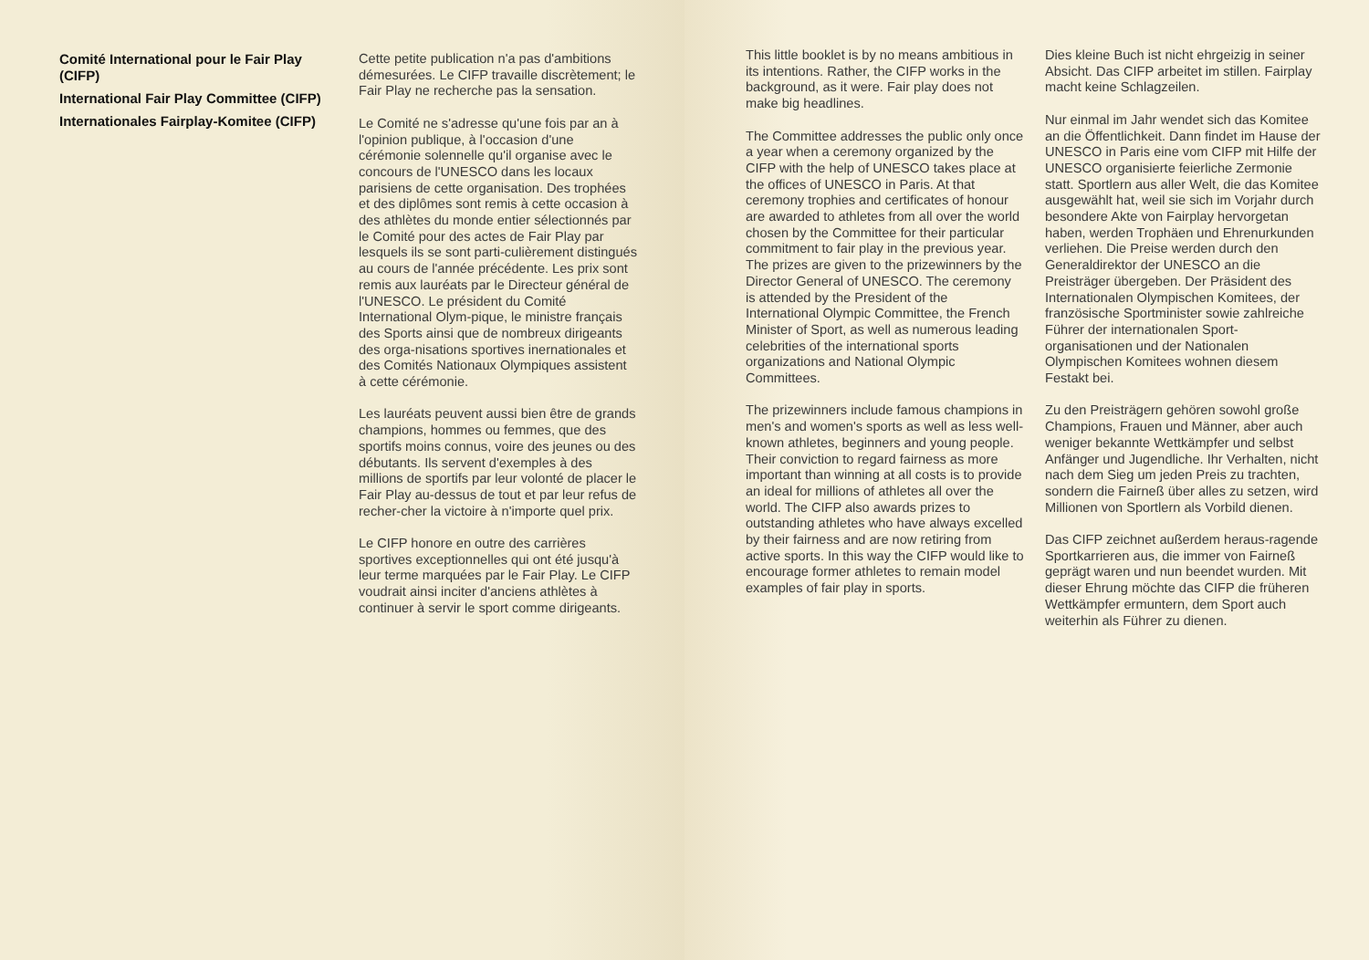Comité International pour le Fair Play (CIFP)
International Fair Play Committee (CIFP)
Internationales Fairplay-Komitee (CIFP)
Cette petite publication n'a pas d'ambitions démesurées. Le CIFP travaille discrètement; le Fair Play ne recherche pas la sensation.
Le Comité ne s'adresse qu'une fois par an à l'opinion publique, à l'occasion d'une cérémonie solennelle qu'il organise avec le concours de l'UNESCO dans les locaux parisiens de cette organisation. Des trophées et des diplômes sont remis à cette occasion à des athlètes du monde entier sélectionnés par le Comité pour des actes de Fair Play par lesquels ils se sont parti-culièrement distingués au cours de l'année précédente. Les prix sont remis aux lauréats par le Directeur général de l'UNESCO. Le président du Comité International Olym-pique, le ministre français des Sports ainsi que de nombreux dirigeants des orga-nisations sportives inernationales et des Comités Nationaux Olympiques assistent à cette cérémonie.
Les lauréats peuvent aussi bien être de grands champions, hommes ou femmes, que des sportifs moins connus, voire des jeunes ou des débutants. Ils servent d'exemples à des millions de sportifs par leur volonté de placer le Fair Play au-dessus de tout et par leur refus de recher-cher la victoire à n'importe quel prix.
Le CIFP honore en outre des carrières sportives exceptionnelles qui ont été jusqu'à leur terme marquées par le Fair Play. Le CIFP voudrait ainsi inciter d'anciens athlètes à continuer à servir le sport comme dirigeants.
This little booklet is by no means ambitious in its intentions. Rather, the CIFP works in the background, as it were. Fair play does not make big headlines.
The Committee addresses the public only once a year when a ceremony organized by the CIFP with the help of UNESCO takes place at the offices of UNESCO in Paris. At that ceremony trophies and certificates of honour are awarded to athletes from all over the world chosen by the Committee for their particular commitment to fair play in the previous year. The prizes are given to the prizewinners by the Director General of UNESCO. The ceremony is attended by the President of the International Olympic Committee, the French Minister of Sport, as well as numerous leading celebrities of the international sports organizations and National Olympic Committees.
The prizewinners include famous champions in men's and women's sports as well as less well-known athletes, beginners and young people. Their conviction to regard fairness as more important than winning at all costs is to provide an ideal for millions of athletes all over the world. The CIFP also awards prizes to outstanding athletes who have always excelled by their fairness and are now retiring from active sports. In this way the CIFP would like to encourage former athletes to remain model examples of fair play in sports.
Dies kleine Buch ist nicht ehrgeizig in seiner Absicht. Das CIFP arbeitet im stillen. Fairplay macht keine Schlagzeilen.
Nur einmal im Jahr wendet sich das Komitee an die Öffentlichkeit. Dann findet im Hause der UNESCO in Paris eine vom CIFP mit Hilfe der UNESCO organisierte feierliche Zermonie statt. Sportlern aus aller Welt, die das Komitee ausgewählt hat, weil sie sich im Vorjahr durch besondere Akte von Fairplay hervorgetan haben, werden Trophäen und Ehrenurkunden verliehen. Die Preise werden durch den Generaldirektor der UNESCO an die Preisträger übergeben. Der Präsident des Internationalen Olympischen Komitees, der französische Sportminister sowie zahlreiche Führer der internationalen Sport-organisationen und der Nationalen Olympischen Komitees wohnen diesem Festakt bei.
Zu den Preisträgern gehören sowohl große Champions, Frauen und Männer, aber auch weniger bekannte Wettkämpfer und selbst Anfänger und Jugendliche. Ihr Verhalten, nicht nach dem Sieg um jeden Preis zu trachten, sondern die Fairneß über alles zu setzen, wird Millionen von Sportlern als Vorbild dienen.
Das CIFP zeichnet außerdem heraus-ragende Sportkarrieren aus, die immer von Fairneß geprägt waren und nun beendet wurden. Mit dieser Ehrung möchte das CIFP die früheren Wettkämpfer ermuntern, dem Sport auch weiterhin als Führer zu dienen.